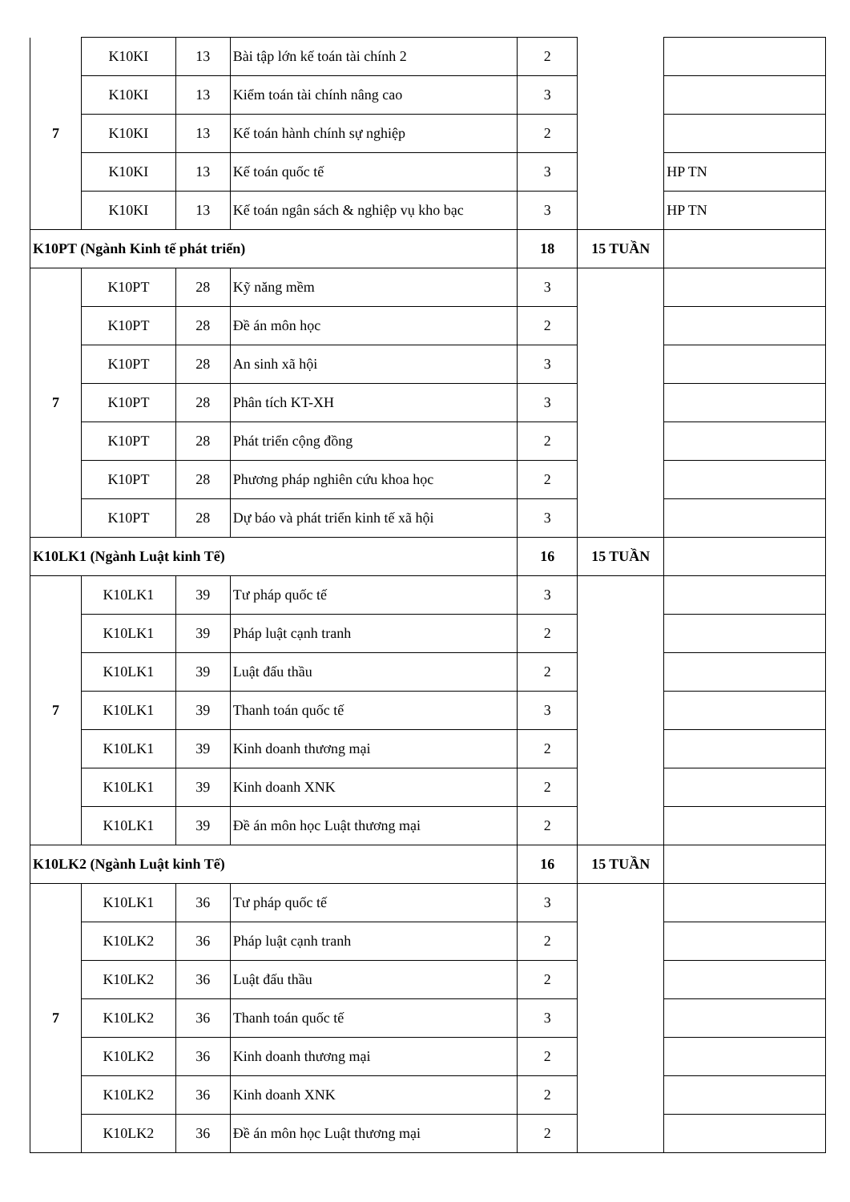| 7 | K10KI | 13 | Bài tập lớn kế toán tài chính 2 | 2 | | |
| | K10KI | 13 | Kiểm toán tài chính nâng cao | 3 | | |
| | K10KI | 13 | Kế toán hành chính sự nghiệp | 2 | | |
| | K10KI | 13 | Kế toán quốc tế | 3 | | HP TN |
| | K10KI | 13 | Kế toán ngân sách & nghiệp vụ kho bạc | 3 | | HP TN |
| K10PT (Ngành Kinh tế phát triển) | | | | 18 | 15 TUẦN | |
| 7 | K10PT | 28 | Kỹ năng mềm | 3 | | |
| | K10PT | 28 | Đề án môn học | 2 | | |
| | K10PT | 28 | An sinh xã hội | 3 | | |
| | K10PT | 28 | Phân tích KT-XH | 3 | | |
| | K10PT | 28 | Phát triển cộng đồng | 2 | | |
| | K10PT | 28 | Phương pháp nghiên cứu khoa học | 2 | | |
| | K10PT | 28 | Dự báo và phát triển kinh tế xã hội | 3 | | |
| K10LK1 (Ngành Luật kinh Tế) | | | | 16 | 15 TUẦN | |
| 7 | K10LK1 | 39 | Tư pháp quốc tế | 3 | | |
| | K10LK1 | 39 | Pháp luật cạnh tranh | 2 | | |
| | K10LK1 | 39 | Luật đấu thầu | 2 | | |
| | K10LK1 | 39 | Thanh toán quốc tế | 3 | | |
| | K10LK1 | 39 | Kinh doanh thương mại | 2 | | |
| | K10LK1 | 39 | Kinh doanh XNK | 2 | | |
| | K10LK1 | 39 | Đề án môn học Luật thương mại | 2 | | |
| K10LK2 (Ngành Luật kinh Tế) | | | | 16 | 15 TUẦN | |
| 7 | K10LK1 | 36 | Tư pháp quốc tế | 3 | | |
| | K10LK2 | 36 | Pháp luật cạnh tranh | 2 | | |
| | K10LK2 | 36 | Luật đấu thầu | 2 | | |
| | K10LK2 | 36 | Thanh toán quốc tế | 3 | | |
| | K10LK2 | 36 | Kinh doanh thương mại | 2 | | |
| | K10LK2 | 36 | Kinh doanh XNK | 2 | | |
| | K10LK2 | 36 | Đề án môn học Luật thương mại | 2 | | |